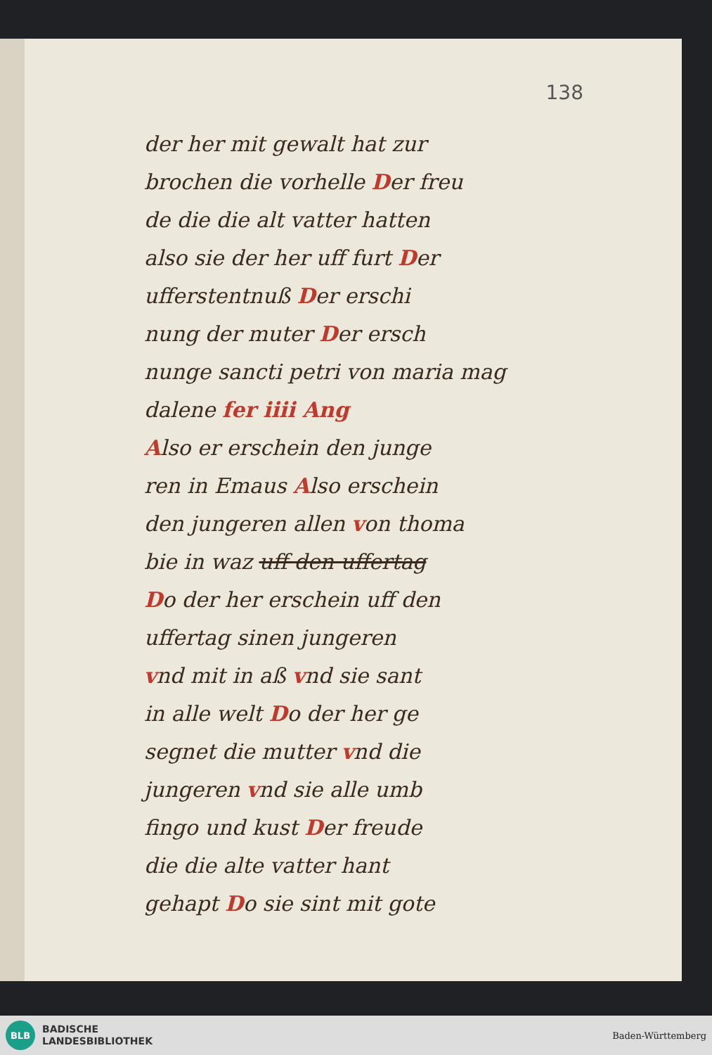138
der her mit gewalt hat zur
brochen die vorhelle Der freu
de die die alt vatter hatten
also sie der her uff furt Der
ufferstentnuß Der erschi
nung der muter Der ersch
nunge sancti petri von maria mag
dalene fer iiii Ang
Also er erschein den junge
ren in Emaus Also erschein
den jungeren allen von thoma
bie in waz uff den uffertag
Do der her erschein uff den
uffertag sinen jungeren
vnd mit in aß vnd sie sant
in alle welt Do der her ge
segnet die mutter vnd die
jungeren vnd sie alle umb
fingo und kust Der freude
die die alte vatter hant
gehapt Do sie sint mit gote
BLB
BADISCHE
LANDESBIBLIOTHEK
Baden-Württemberg